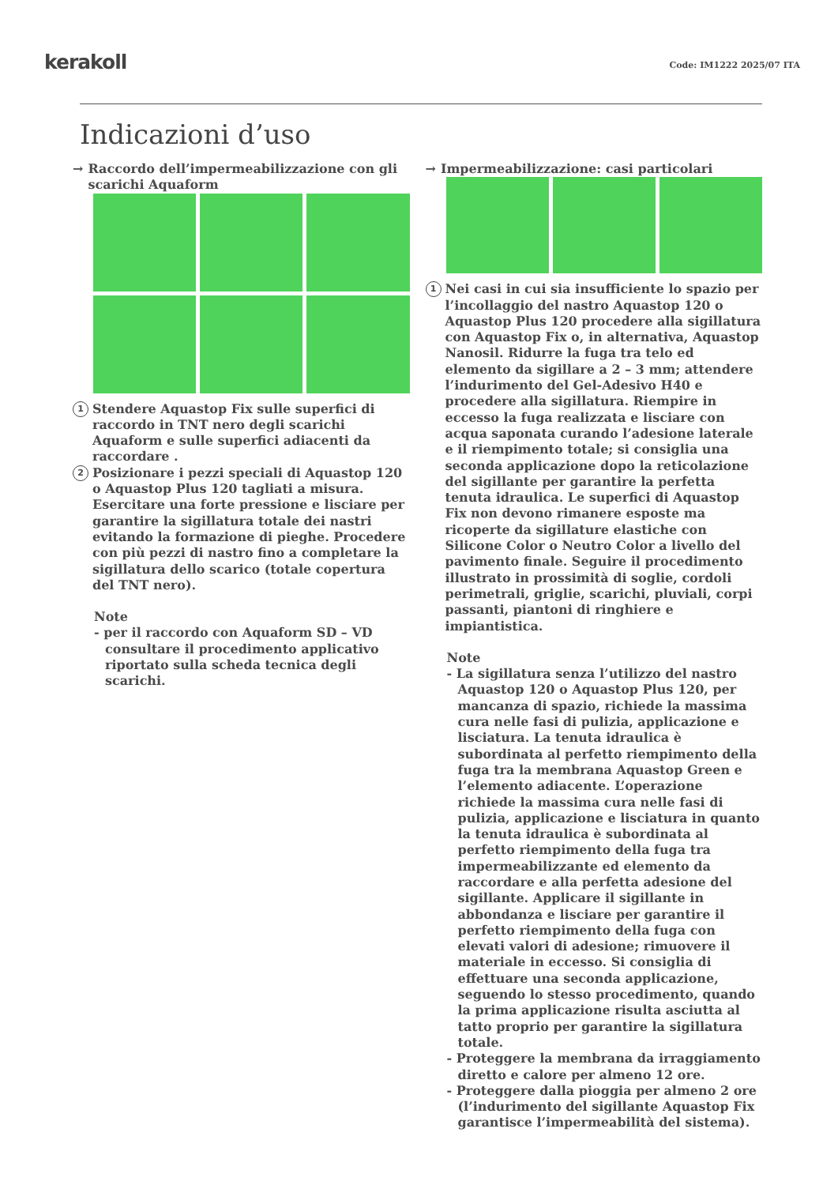kerakoll
Code: IM1222 2025/07 ITA
Indicazioni d’uso
→ Raccordo dell’impermeabilizzazione con gli scarichi Aquaform
1 Stendere Aquastop Fix sulle superfici di raccordo in TNT nero degli scarichi Aquaform e sulle superfici adiacenti da raccordare .
2 Posizionare i pezzi speciali di Aquastop 120 o Aquastop Plus 120 tagliati a misura. Esercitare una forte pressione e lisciare per garantire la sigillatura totale dei nastri evitando la formazione di pieghe. Procedere con più pezzi di nastro fino a completare la sigillatura dello scarico (totale copertura del TNT nero).
Note
- per il raccordo con Aquaform SD – VD consultare il procedimento applicativo riportato sulla scheda tecnica degli scarichi.
→ Impermeabilizzazione: casi particolari
1 Nei casi in cui sia insufficiente lo spazio per l’incollaggio del nastro Aquastop 120 o Aquastop Plus 120 procedere alla sigillatura con Aquastop Fix o, in alternativa, Aquastop Nanosil. Ridurre la fuga tra telo ed elemento da sigillare a 2 – 3 mm; attendere l’indurimento del Gel-Adesivo H40 e procedere alla sigillatura. Riempire in eccesso la fuga realizzata e lisciare con acqua saponata curando l’adesione laterale e il riempimento totale; si consiglia una seconda applicazione dopo la reticolazione del sigillante per garantire la perfetta tenuta idraulica. Le superfici di Aquastop Fix non devono rimanere esposte ma ricoperte da sigillature elastiche con Silicone Color o Neutro Color a livello del pavimento finale. Seguire il procedimento illustrato in prossimità di soglie, cordoli perimetrali, griglie, scarichi, pluviali, corpi passanti, piantoni di ringhiere e impiantistica.
Note
- La sigillatura senza l’utilizzo del nastro Aquastop 120 o Aquastop Plus 120, per mancanza di spazio, richiede la massima cura nelle fasi di pulizia, applicazione e lisciatura. La tenuta idraulica è subordinata al perfetto riempimento della fuga tra la membrana Aquastop Green e l’elemento adiacente. L’operazione richiede la massima cura nelle fasi di pulizia, applicazione e lisciatura in quanto la tenuta idraulica è subordinata al perfetto riempimento della fuga tra impermeabilizzante ed elemento da raccordare e alla perfetta adesione del sigillante. Applicare il sigillante in abbondanza e lisciare per garantire il perfetto riempimento della fuga con elevati valori di adesione; rimuovere il materiale in eccesso. Si consiglia di effettuare una seconda applicazione, seguendo lo stesso procedimento, quando la prima applicazione risulta asciutta al tatto proprio per garantire la sigillatura totale.
- Proteggere la membrana da irraggiamento diretto e calore per almeno 12 ore.
- Proteggere dalla pioggia per almeno 2 ore (l’indurimento del sigillante Aquastop Fix garantisce l’impermeabilità del sistema).